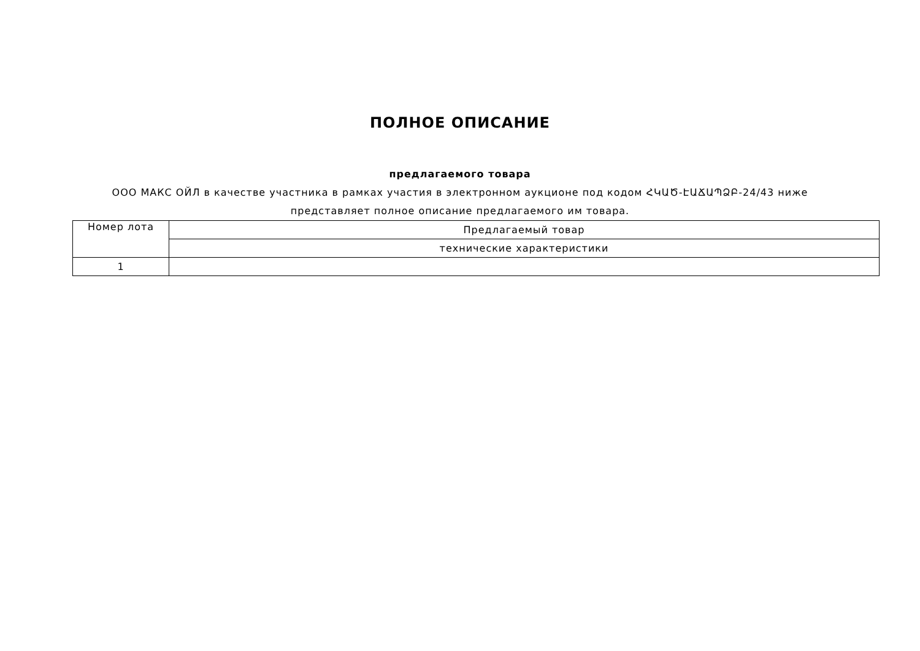ПОЛНОЕ ОПИСАНИЕ
предлагаемого товара
ООО МАКС ОЙЛ в качестве участника в рамках участия в электронном аукционе под кодом ՀԿԱԾ-ԷԱՃԱՊՁԲ-24/43 ниже представляет полное описание предлагаемого им товара.
| Номер лота | Предлагаемый товар |
| --- | --- |
| | технические характеристики |
| 1 | |